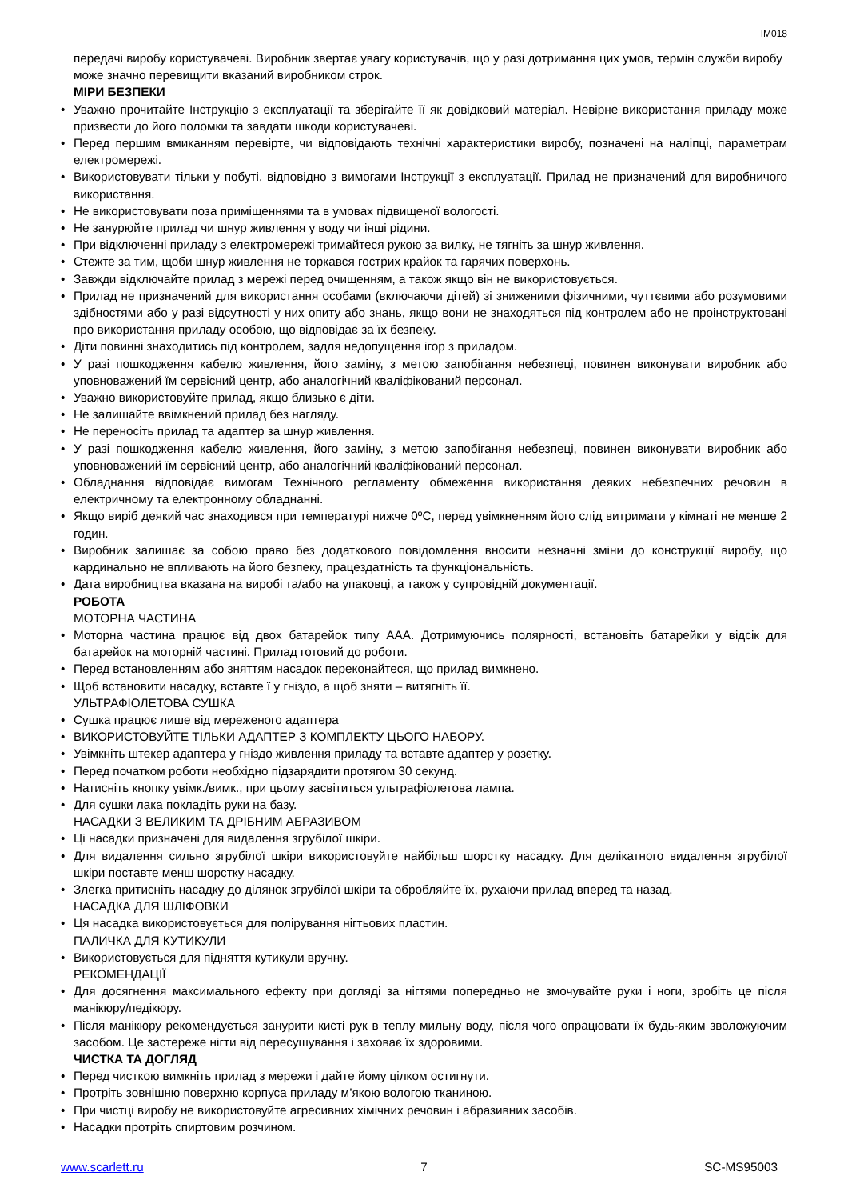IM018
передачі виробу користувачеві. Виробник звертає увагу користувачів, що у разі дотримання цих умов, термін служби виробу може значно перевищити вказаний виробником строк.
МІРИ БЕЗПЕКИ
• Уважно прочитайте Інструкцію з експлуатації та зберігайте її як довідковий матеріал. Невірне використання приладу може призвести до його поломки та завдати шкоди користувачеві.
• Перед першим вмиканням перевірте, чи відповідають технічні характеристики виробу, позначені на наліпці, параметрам електромережі.
• Використовувати тільки у побуті, відповідно з вимогами Інструкції з експлуатації. Прилад не призначений для виробничого використання.
• Не використовувати поза приміщеннями та в умовах підвищеної вологості.
• Не занурюйте прилад чи шнур живлення у воду чи інші рідини.
• При відключенні приладу з електромережі тримайтеся рукою за вилку, не тягніть за шнур живлення.
• Стежте за тим, щоби шнур живлення не торкався гострих крайок та гарячих поверхонь.
• Завжди відключайте прилад з мережі перед очищенням, а також якщо він не використовується.
• Прилад не призначений для використання особами (включаючи дітей) зі зниженими фізичними, чуттєвими або розумовими здібностями або у разі відсутності у них опиту або знань, якщо вони не знаходяться під контролем або не проінструктовані про використання приладу особою, що відповідає за їх безпеку.
• Діти повинні знаходитись під контролем, задля недопущення ігор з приладом.
• У разі пошкодження кабелю живлення, його заміну, з метою запобігання небезпеці, повинен виконувати виробник або уповноважений їм сервісний центр, або аналогічний кваліфікований персонал.
• Уважно використовуйте прилад, якщо близько є діти.
• Не залишайте ввімкнений прилад без нагляду.
• Не переносіть прилад та адаптер за шнур живлення.
• У разі пошкодження кабелю живлення, його заміну, з метою запобігання небезпеці, повинен виконувати виробник або уповноважений їм сервісний центр, або аналогічний кваліфікований персонал.
• Обладнання відповідає вимогам Технічного регламенту обмеження використання деяких небезпечних речовин в електричному та електронному обладнанні.
• Якщо виріб деякий час знаходився при температурі нижче 0ºC, перед увімкненням його слід витримати у кімнаті не менше 2 годин.
• Виробник залишає за собою право без додаткового повідомлення вносити незначні зміни до конструкції виробу, що кардинально не впливають на його безпеку, працездатність та функціональність.
• Дата виробництва вказана на виробі та/або на упаковці, а також у супровідній документації.
РОБОТА
МОТОРНА ЧАСТИНА
• Моторна частина працює від двох батарейок типу ААА. Дотримуючись полярності, встановіть батарейки у відсік для батарейок на моторній частині. Прилад готовий до роботи.
• Перед встановленням або зняттям насадок переконайтеся, що прилад вимкнено.
• Щоб встановити насадку, вставте ї у гніздо, а щоб зняти – витягніть її.
УЛЬТРАФІОЛЕТОВА СУШКА
• Сушка працює лише від мереженого адаптера
• ВИКОРИСТОВУЙТЕ ТІЛЬКИ АДАПТЕР З КОМПЛЕКТУ ЦЬОГО НАБОРУ.
• Увімкніть штекер адаптера у гніздо живлення приладу та вставте адаптер у розетку.
• Перед початком роботи необхідно підзарядити протягом 30 секунд.
• Натисніть кнопку увімк./вимк., при цьому засвітиться ультрафіолетова лампа.
• Для сушки лака покладіть руки на базу.
НАСАДКИ З ВЕЛИКИМ ТА ДРІБНИМ АБРАЗИВОМ
• Ці насадки призначені для видалення згрубілої шкіри.
• Для видалення сильно згрубілої шкіри використовуйте найбільш шорстку насадку. Для делікатного видалення згрубілої шкіри поставте менш шорстку насадку.
• Злегка притисніть насадку до ділянок згрубілої шкіри та обробляйте їх, рухаючи прилад вперед та назад.
НАСАДКА ДЛЯ ШЛІФОВКИ
• Ця насадка використовується для полірування нігтьових пластин.
ПАЛИЧКА ДЛЯ КУТИКУЛИ
• Використовується для підняття кутикули вручну.
РЕКОМЕНДАЦІЇ
• Для досягнення максимального ефекту при догляді за нігтями попередньо не змочувайте руки і ноги, зробіть це після манікюру/педікюру.
• Після манікюру рекомендується занурити кисті рук в теплу мильну воду, після чого опрацювати їх будь-яким зволожуючим засобом. Це застереже нігти від пересушування і заховає їх здоровими.
ЧИСТКА ТА ДОГЛЯД
• Перед чисткою вимкніть прилад з мережи і дайте йому цілком остигнути.
• Протріть зовнішню поверхню корпуса приладу м’якою вологою тканиною.
• При чистці виробу не використовуйте агресивних хімічних речовин і абразивних засобів.
• Насадки протріть спиртовим розчином.
www.scarlett.ru 7 SC-MS95003